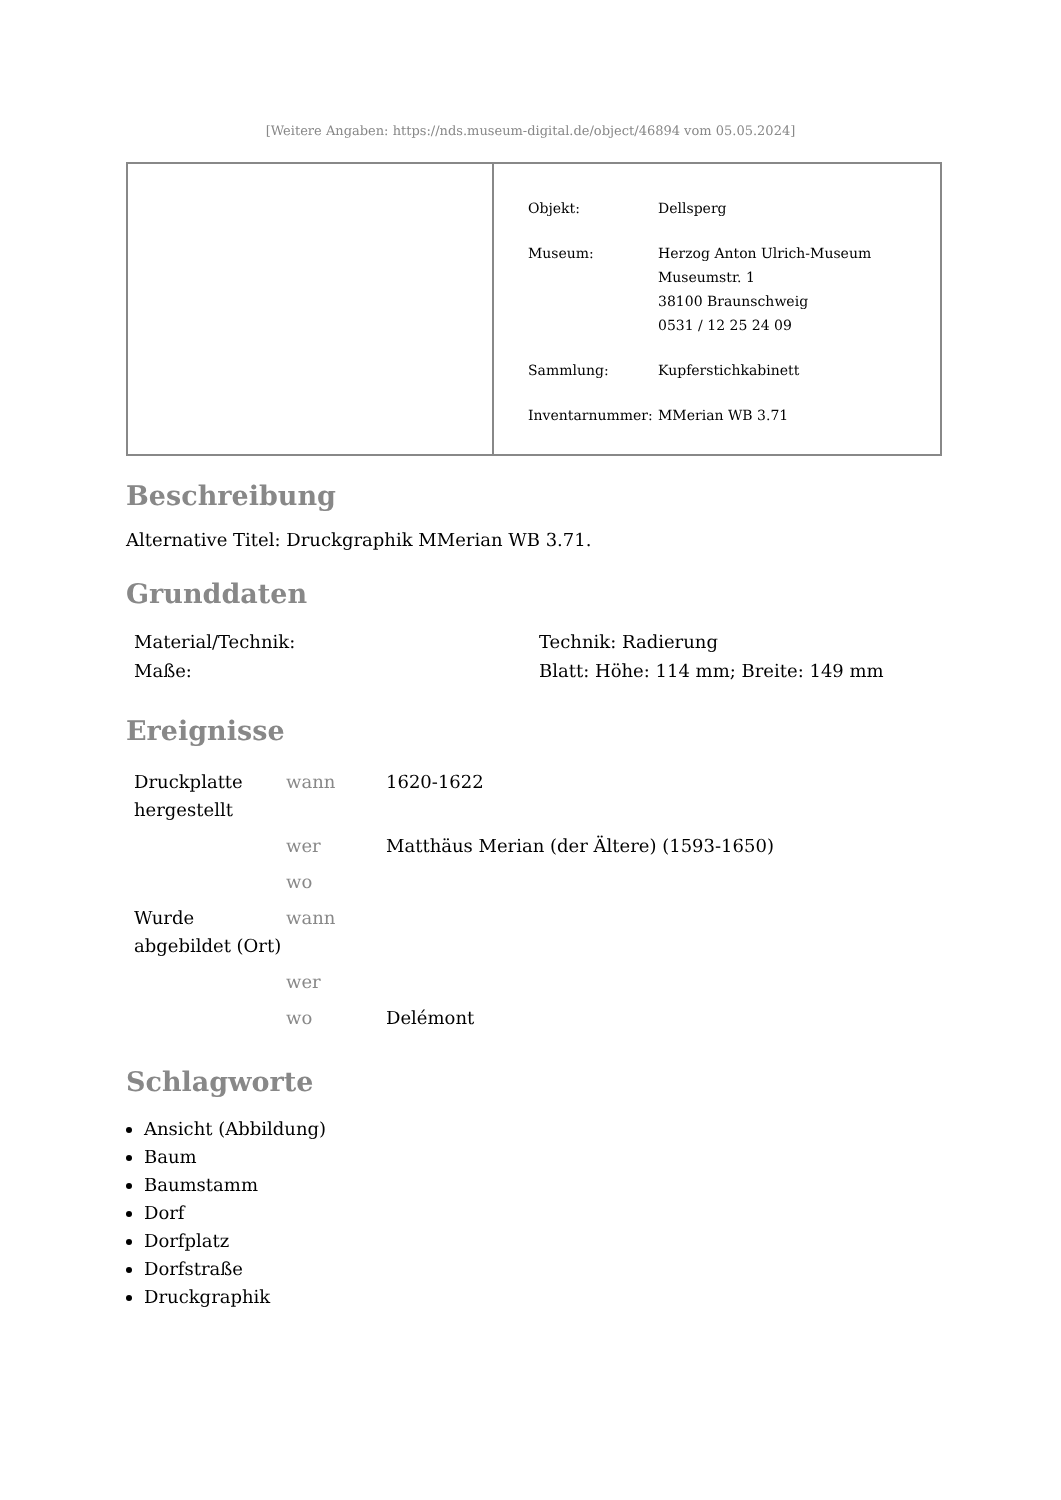[Weitere Angaben: https://nds.museum-digital.de/object/46894 vom 05.05.2024]
| Objekt: | Dellsperg |
| Museum: | Herzog Anton Ulrich-Museum Museumstr. 1 38100 Braunschweig 0531 / 12 25 24 09 |
| Sammlung: | Kupferstichkabinett |
| Inventarnummer: | MMerian WB 3.71 |
Beschreibung
Alternative Titel: Druckgraphik MMerian WB 3.71.
Grunddaten
| Material/Technik: | Technik: Radierung |
| Maße: | Blatt: Höhe: 114 mm; Breite: 149 mm |
Ereignisse
| Druckplatte hergestellt | wann | 1620-1622 |
| | wer | Matthäus Merian (der Ältere) (1593-1650) |
| | wo | |
| Wurde abgebildet (Ort) | wann | |
| | wer | |
| | wo | Delémont |
Schlagworte
Ansicht (Abbildung)
Baum
Baumstamm
Dorf
Dorfplatz
Dorfstraße
Druckgraphik